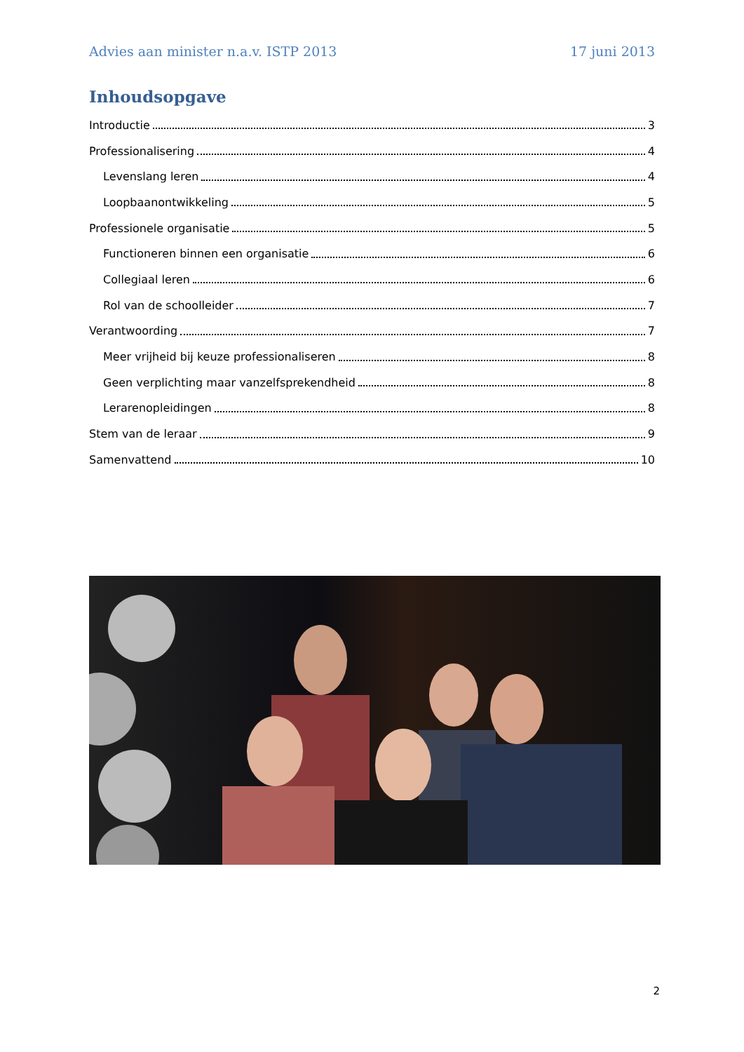Advies aan minister n.a.v. ISTP 2013 17 juni 2013
Inhoudsopgave
Introductie 3
Professionalisering 4
Levenslang leren 4
Loopbaanontwikkeling 5
Professionele organisatie 5
Functioneren binnen een organisatie 6
Collegiaal leren 6
Rol van de schoolleider 7
Verantwoording 7
Meer vrijheid bij keuze professionaliseren 8
Geen verplichting maar vanzelfsprekendheid 8
Lerarenopleidingen 8
Stem van de leraar 9
Samenvattend 10
2